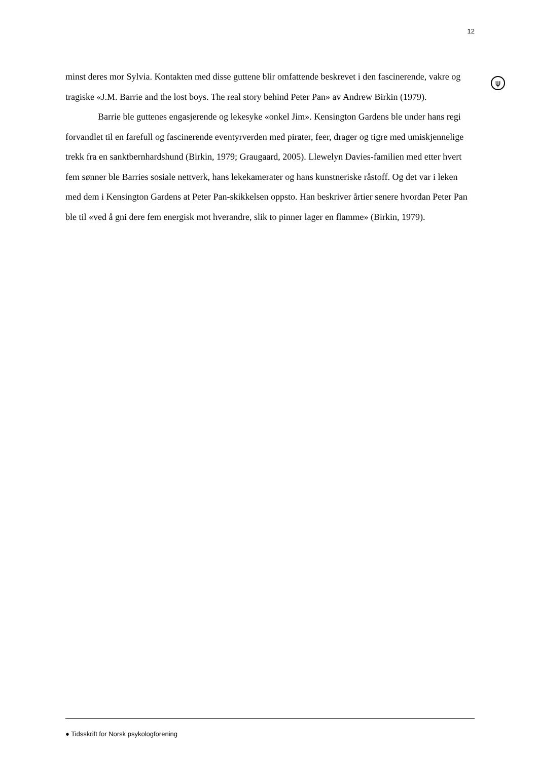12
ψ
minst deres mor Sylvia. Kontakten med disse guttene blir omfattende beskrevet i den fascinerende, vakre og tragiske «J.M. Barrie and the lost boys. The real story behind Peter Pan» av Andrew Birkin (1979).
Barrie ble guttenes engasjerende og lekesyke «onkel Jim». Kensington Gardens ble under hans regi forvandlet til en farefull og fascinerende eventyrverden med pirater, feer, drager og tigre med umiskjennelige trekk fra en sanktbernhardshund (Birkin, 1979; Graugaard, 2005). Llewelyn Davies-familien med etter hvert fem sønner ble Barries sosiale nettverk, hans lekekamerater og hans kunstneriske råstoff. Og det var i leken med dem i Kensington Gardens at Peter Pan-skikkelsen oppsto. Han beskriver årtier senere hvordan Peter Pan ble til «ved å gni dere fem energisk mot hverandre, slik to pinner lager en flamme» (Birkin, 1979).
● Tidsskrift for Norsk psykologforening